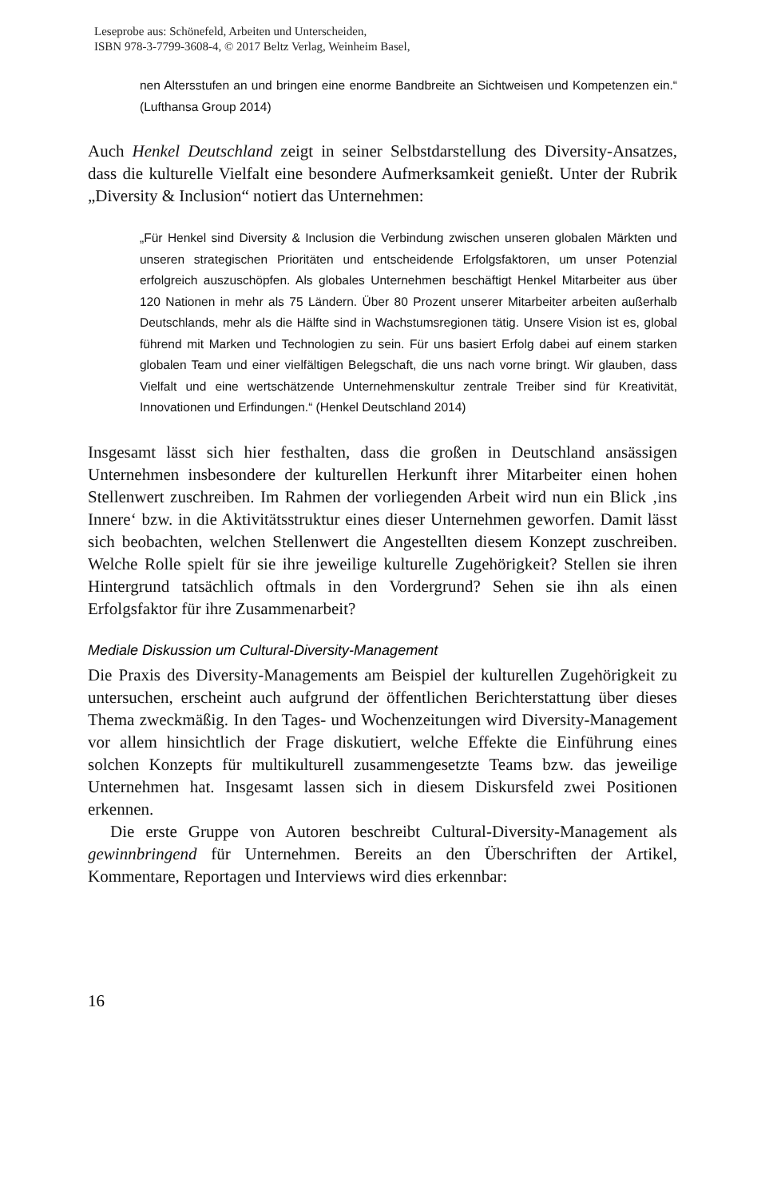Leseprobe aus: Schönefeld, Arbeiten und Unterscheiden,
ISBN 978-3-7799-3608-4, © 2017 Beltz Verlag, Weinheim Basel,
nen Altersstufen an und bringen eine enorme Bandbreite an Sichtweisen und Kompetenzen ein.“ (Lufthansa Group 2014)
Auch Henkel Deutschland zeigt in seiner Selbstdarstellung des Diversity-Ansatzes, dass die kulturelle Vielfalt eine besondere Aufmerksamkeit genießt. Unter der Rubrik „Diversity & Inclusion“ notiert das Unternehmen:
„Für Henkel sind Diversity & Inclusion die Verbindung zwischen unseren globalen Märkten und unseren strategischen Prioritäten und entscheidende Erfolgsfaktoren, um unser Potenzial erfolgreich auszuschöpfen. Als globales Unternehmen beschäftigt Henkel Mitarbeiter aus über 120 Nationen in mehr als 75 Ländern. Über 80 Prozent unserer Mitarbeiter arbeiten außerhalb Deutschlands, mehr als die Hälfte sind in Wachstumsregionen tätig. Unsere Vision ist es, global führend mit Marken und Technologien zu sein. Für uns basiert Erfolg dabei auf einem starken globalen Team und einer vielfältigen Belegschaft, die uns nach vorne bringt. Wir glauben, dass Vielfalt und eine wertschätzende Unternehmenskultur zentrale Treiber sind für Kreativität, Innovationen und Erfindungen.“ (Henkel Deutschland 2014)
Insgesamt lässt sich hier festhalten, dass die großen in Deutschland ansässigen Unternehmen insbesondere der kulturellen Herkunft ihrer Mitarbeiter einen hohen Stellenwert zuschreiben. Im Rahmen der vorliegenden Arbeit wird nun ein Blick ‚ins Innere‘ bzw. in die Aktivitätsstruktur eines dieser Unternehmen geworfen. Damit lässt sich beobachten, welchen Stellenwert die Angestellten diesem Konzept zuschreiben. Welche Rolle spielt für sie ihre jeweilige kulturelle Zugehörigkeit? Stellen sie ihren Hintergrund tatsächlich oftmals in den Vordergrund? Sehen sie ihn als einen Erfolgsfaktor für ihre Zusammenarbeit?
Mediale Diskussion um Cultural-Diversity-Management
Die Praxis des Diversity-Managements am Beispiel der kulturellen Zugehörigkeit zu untersuchen, erscheint auch aufgrund der öffentlichen Berichterstattung über dieses Thema zweckmäßig. In den Tages- und Wochenzeitungen wird Diversity-Management vor allem hinsichtlich der Frage diskutiert, welche Effekte die Einführung eines solchen Konzepts für multikulturell zusammengesetzte Teams bzw. das jeweilige Unternehmen hat. Insgesamt lassen sich in diesem Diskursfeld zwei Positionen erkennen.
Die erste Gruppe von Autoren beschreibt Cultural-Diversity-Management als gewinnbringend für Unternehmen. Bereits an den Überschriften der Artikel, Kommentare, Reportagen und Interviews wird dies erkennbar:
16